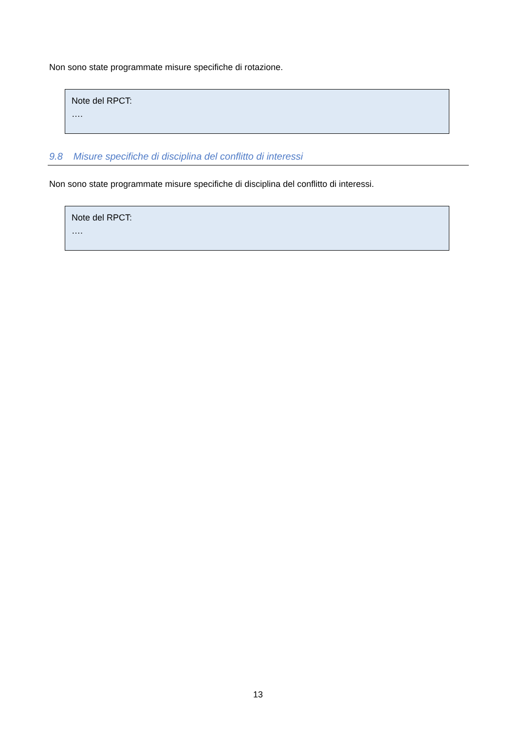Non sono state programmate misure specifiche di rotazione.
Note del RPCT:
….
9.8 Misure specifiche di disciplina del conflitto di interessi
Non sono state programmate misure specifiche di disciplina del conflitto di interessi.
Note del RPCT:
….
13